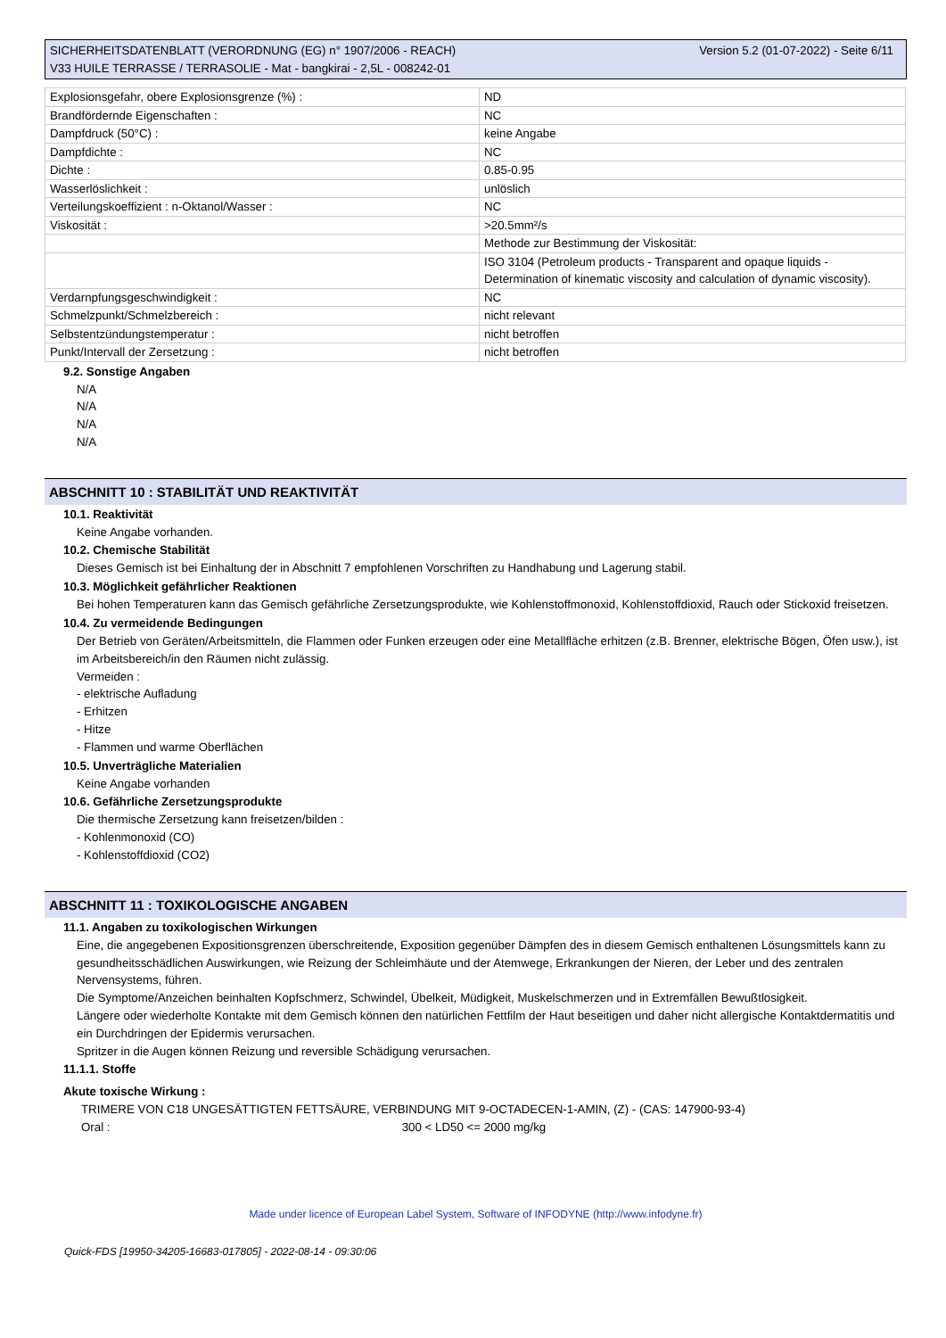Version 5.2 (01-07-2022) - Seite 6/11 SICHERHEITSDATENBLATT (VERORDNUNG (EG) n° 1907/2006 - REACH)
V33 HUILE TERRASSE / TERRASOLIE - Mat - bangkirai - 2,5L - 008242-01
| Explosionsgefahr, obere Explosionsgrenze (%) : | ND |
| Brandfördernde Eigenschaften : | NC |
| Dampfdruck (50°C) : | keine Angabe |
| Dampfdichte : | NC |
| Dichte : | 0.85-0.95 |
| Wasserlöslichkeit : | unlöslich |
| Verteilungskoeffizient : n-Oktanol/Wasser : | NC |
| Viskosität : | >20.5mm²/s |
| | Methode zur Bestimmung der Viskosität: |
| | ISO 3104 (Petroleum products - Transparent and opaque liquids - Determination of kinematic viscosity and calculation of dynamic viscosity). |
| Verdarnpfungsgeschwindigkeit : | NC |
| Schmelzpunkt/Schmelzbereich : | nicht relevant |
| Selbstentzündungstemperatur : | nicht betroffen |
| Punkt/Intervall der Zersetzung : | nicht betroffen |
9.2. Sonstige Angaben
N/A
N/A
N/A
N/A
ABSCHNITT 10 : STABILITÄT UND REAKTIVITÄT
10.1. Reaktivität
Keine Angabe vorhanden.
10.2. Chemische Stabilität
Dieses Gemisch ist bei Einhaltung der in Abschnitt 7 empfohlenen Vorschriften zu Handhabung und Lagerung stabil.
10.3. Möglichkeit gefährlicher Reaktionen
Bei hohen Temperaturen kann das Gemisch gefährliche Zersetzungsprodukte, wie Kohlenstoffmonoxid, Kohlenstoffdioxid, Rauch oder Stickoxid freisetzen.
10.4. Zu vermeidende Bedingungen
Der Betrieb von Geräten/Arbeitsmitteln, die Flammen oder Funken erzeugen oder eine Metallfläche erhitzen (z.B. Brenner, elektrische Bögen, Öfen usw.), ist im Arbeitsbereich/in den Räumen nicht zulässig.
Vermeiden :
- elektrische Aufladung
- Erhitzen
- Hitze
- Flammen und warme Oberflächen
10.5. Unverträgliche Materialien
Keine Angabe vorhanden
10.6. Gefährliche Zersetzungsprodukte
Die thermische Zersetzung kann freisetzen/bilden :
- Kohlenmonoxid (CO)
- Kohlenstoffdioxid (CO2)
ABSCHNITT 11 : TOXIKOLOGISCHE ANGABEN
11.1. Angaben zu toxikologischen Wirkungen
Eine, die angegebenen Expositionsgrenzen überschreitende, Exposition gegenüber Dämpfen des in diesem Gemisch enthaltenen Lösungsmittels kann zu gesundheitsschädlichen Auswirkungen, wie Reizung der Schleimhäute und der Atemwege, Erkrankungen der Nieren, der Leber und des zentralen Nervensystems, führen.
Die Symptome/Anzeichen beinhalten Kopfschmerz, Schwindel, Übelkeit, Müdigkeit, Muskelschmerzen und in Extremfällen Bewußtlosigkeit.
Längere oder wiederholte Kontakte mit dem Gemisch können den natürlichen Fettfilm der Haut beseitigen und daher nicht allergische Kontaktdermatitis und ein Durchdringen der Epidermis verursachen.
Spritzer in die Augen können Reizung und reversible Schädigung verursachen.
11.1.1. Stoffe
Akute toxische Wirkung :
TRIMERE VON C18 UNGESÄTTIGTEN FETTSÄURE, VERBINDUNG MIT 9-OCTADECEN-1-AMIN, (Z) - (CAS: 147900-93-4)
Oral : 300 < LD50 <= 2000 mg/kg
Made under licence of European Label System, Software of INFODYNE (http://www.infodyne.fr)
Quick-FDS [19950-34205-16683-017805] - 2022-08-14 - 09:30:06